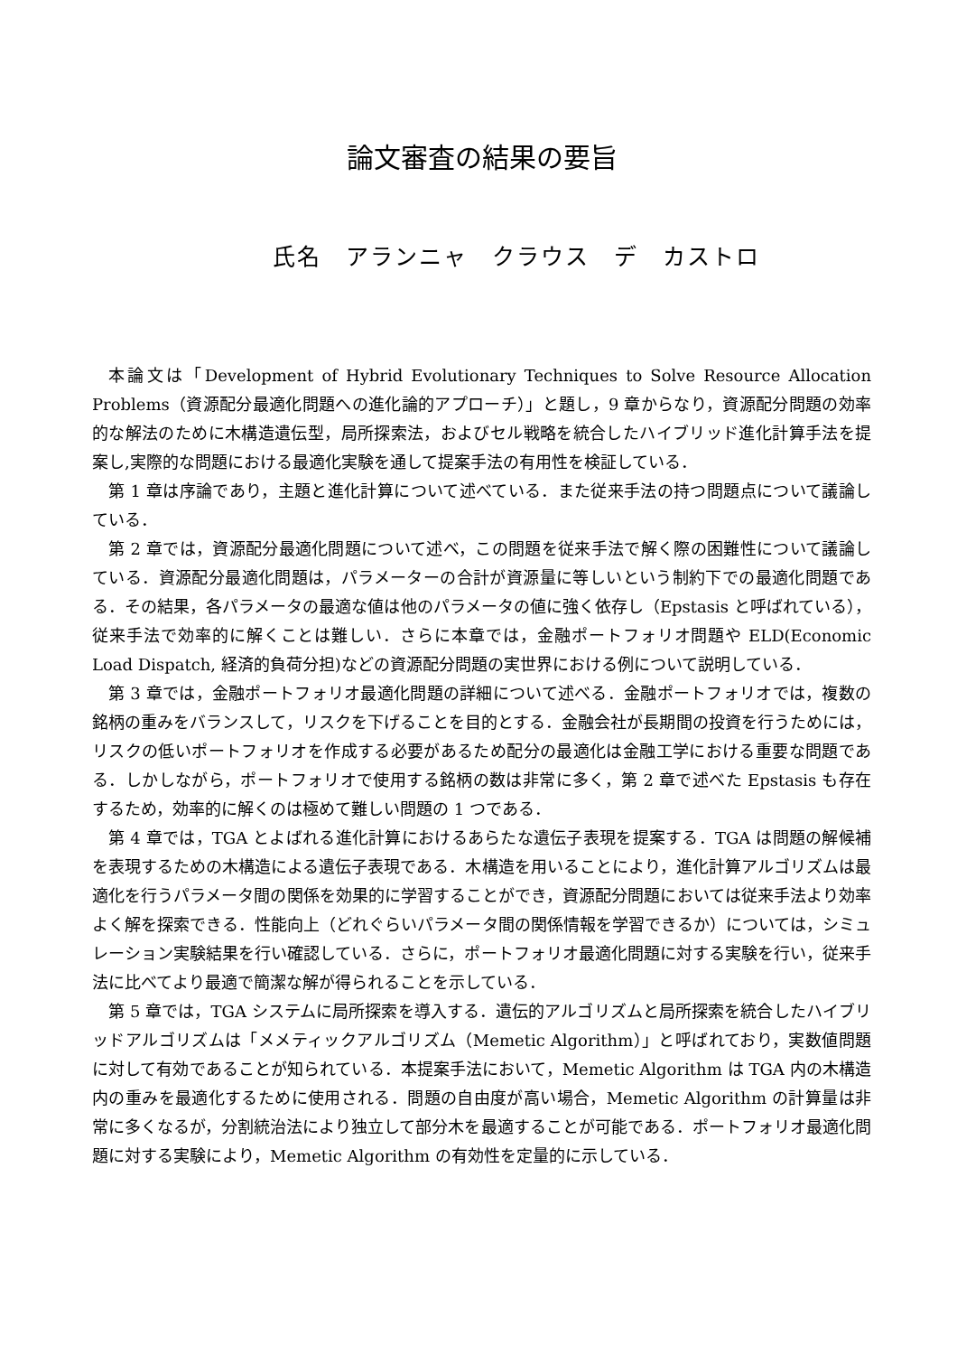論文審査の結果の要旨
氏名　アランニャ　クラウス　デ　カストロ
本論文は「Development of Hybrid Evolutionary Techniques to Solve Resource Allocation Problems（資源配分最適化問題への進化論的アプローチ）」と題し，9 章からなり，資源配分問題の効率的な解法のために木構造遺伝型，局所探索法，およびセル戦略を統合したハイブリッド進化計算手法を提案し,実際的な問題における最適化実験を通して提案手法の有用性を検証している．
第 1 章は序論であり，主題と進化計算について述べている．また従来手法の持つ問題点について議論している．
第 2 章では，資源配分最適化問題について述べ，この問題を従来手法で解く際の困難性について議論している．資源配分最適化問題は，パラメーターの合計が資源量に等しいという制約下での最適化問題である．その結果，各パラメータの最適な値は他のパラメータの値に強く依存し（Epstasis と呼ばれている），従来手法で効率的に解くことは難しい．さらに本章では，金融ポートフォリオ問題や ELD(Economic Load Dispatch, 経済的負荷分担)などの資源配分問題の実世界における例について説明している．
第 3 章では，金融ポートフォリオ最適化問題の詳細について述べる．金融ポートフォリオでは，複数の銘柄の重みをバランスして，リスクを下げることを目的とする．金融会社が長期間の投資を行うためには，リスクの低いポートフォリオを作成する必要があるため配分の最適化は金融工学における重要な問題である．しかしながら，ポートフォリオで使用する銘柄の数は非常に多く，第 2 章で述べた Epstasis も存在するため，効率的に解くのは極めて難しい問題の 1 つである．
第 4 章では，TGA とよばれる進化計算におけるあらたな遺伝子表現を提案する．TGA は問題の解候補を表現するための木構造による遺伝子表現である．木構造を用いることにより，進化計算アルゴリズムは最適化を行うパラメータ間の関係を効果的に学習することができ，資源配分問題においては従来手法より効率よく解を探索できる．性能向上（どれぐらいパラメータ間の関係情報を学習できるか）については，シミュレーション実験結果を行い確認している．さらに，ポートフォリオ最適化問題に対する実験を行い，従来手法に比べてより最適で簡潔な解が得られることを示している．
第 5 章では，TGA システムに局所探索を導入する．遺伝的アルゴリズムと局所探索を統合したハイブリッドアルゴリズムは「メメティックアルゴリズム（Memetic Algorithm）」と呼ばれており，実数値問題に対して有効であることが知られている．本提案手法において，Memetic Algorithm は TGA 内の木構造内の重みを最適化するために使用される．問題の自由度が高い場合，Memetic Algorithm の計算量は非常に多くなるが，分割統治法により独立して部分木を最適することが可能である．ポートフォリオ最適化問題に対する実験により，Memetic Algorithm の有効性を定量的に示している．